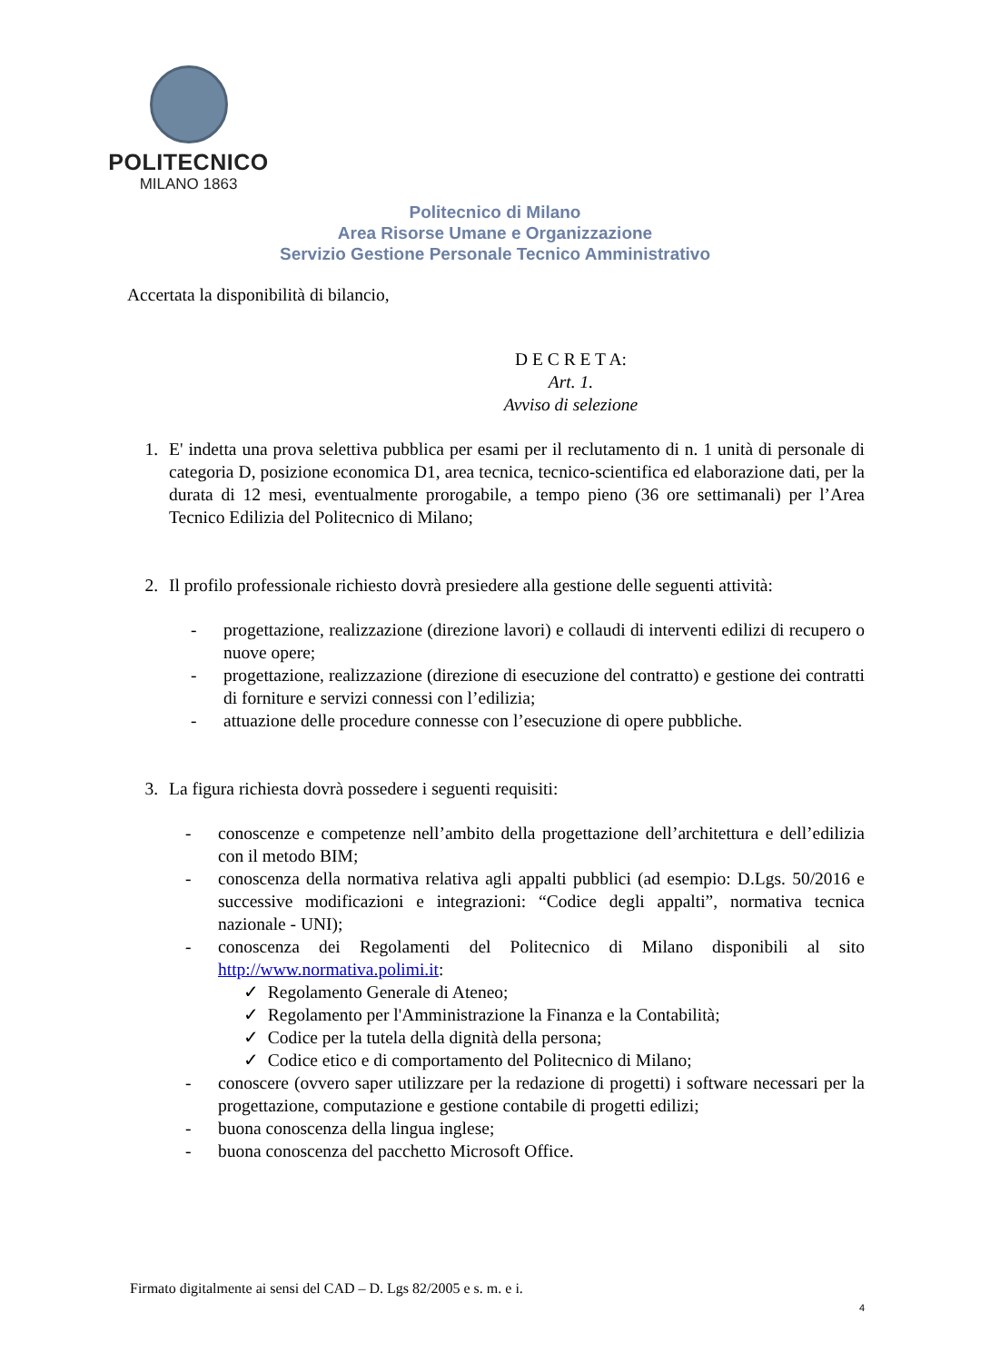POLITECNICO
MILANO 1863
Politecnico di Milano
Area Risorse Umane e Organizzazione
Servizio Gestione Personale Tecnico Amministrativo
Accertata la disponibilità di bilancio,
D E C R E T A:
Art. 1.
Avviso di selezione
1. E' indetta una prova selettiva pubblica per esami per il reclutamento di n. 1 unità di personale di categoria D, posizione economica D1, area tecnica, tecnico-scientifica ed elaborazione dati, per la durata di 12 mesi, eventualmente prorogabile, a tempo pieno (36 ore settimanali) per l’Area Tecnico Edilizia del Politecnico di Milano;
2. Il profilo professionale richiesto dovrà presiedere alla gestione delle seguenti attività:
- progettazione, realizzazione (direzione lavori) e collaudi di interventi edilizi di recupero o nuove opere;
- progettazione, realizzazione (direzione di esecuzione del contratto) e gestione dei contratti di forniture e servizi connessi con l’edilizia;
- attuazione delle procedure connesse con l’esecuzione di opere pubbliche.
3. La figura richiesta dovrà possedere i seguenti requisiti:
- conoscenze e competenze nell’ambito della progettazione dell’architettura e dell’edilizia con il metodo BIM;
- conoscenza della normativa relativa agli appalti pubblici (ad esempio: D.Lgs. 50/2016 e successive modificazioni e integrazioni: “Codice degli appalti”, normativa tecnica nazionale - UNI);
- conoscenza dei Regolamenti del Politecnico di Milano disponibili al sito http://www.normativa.polimi.it:
✓ Regolamento Generale di Ateneo;
✓ Regolamento per l'Amministrazione la Finanza e la Contabilità;
✓ Codice per la tutela della dignità della persona;
✓ Codice etico e di comportamento del Politecnico di Milano;
- conoscere (ovvero saper utilizzare per la redazione di progetti) i software necessari per la progettazione, computazione e gestione contabile di progetti edilizi;
- buona conoscenza della lingua inglese;
- buona conoscenza del pacchetto Microsoft Office.
Firmato digitalmente ai sensi del CAD – D. Lgs 82/2005 e s. m. e i.
4